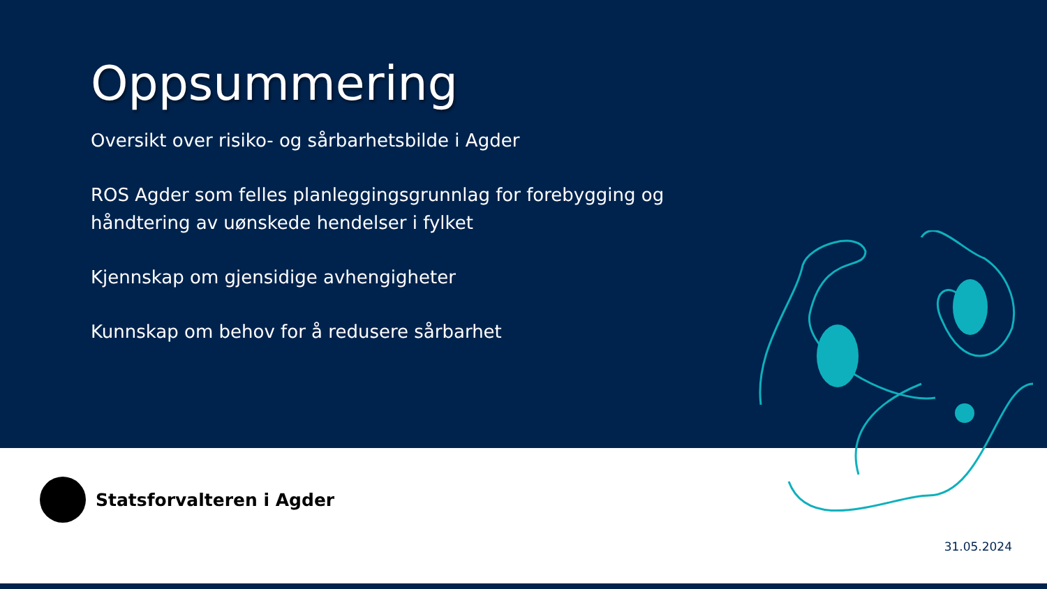Oppsummering
Oversikt over risiko- og sårbarhetsbilde i Agder
ROS Agder som felles planleggingsgrunnlag for forebygging og håndtering av uønskede hendelser i fylket
Kjennskap om gjensidige avhengigheter
Kunnskap om behov for å redusere sårbarhet
Statsforvalteren i Agder
31.05.2024